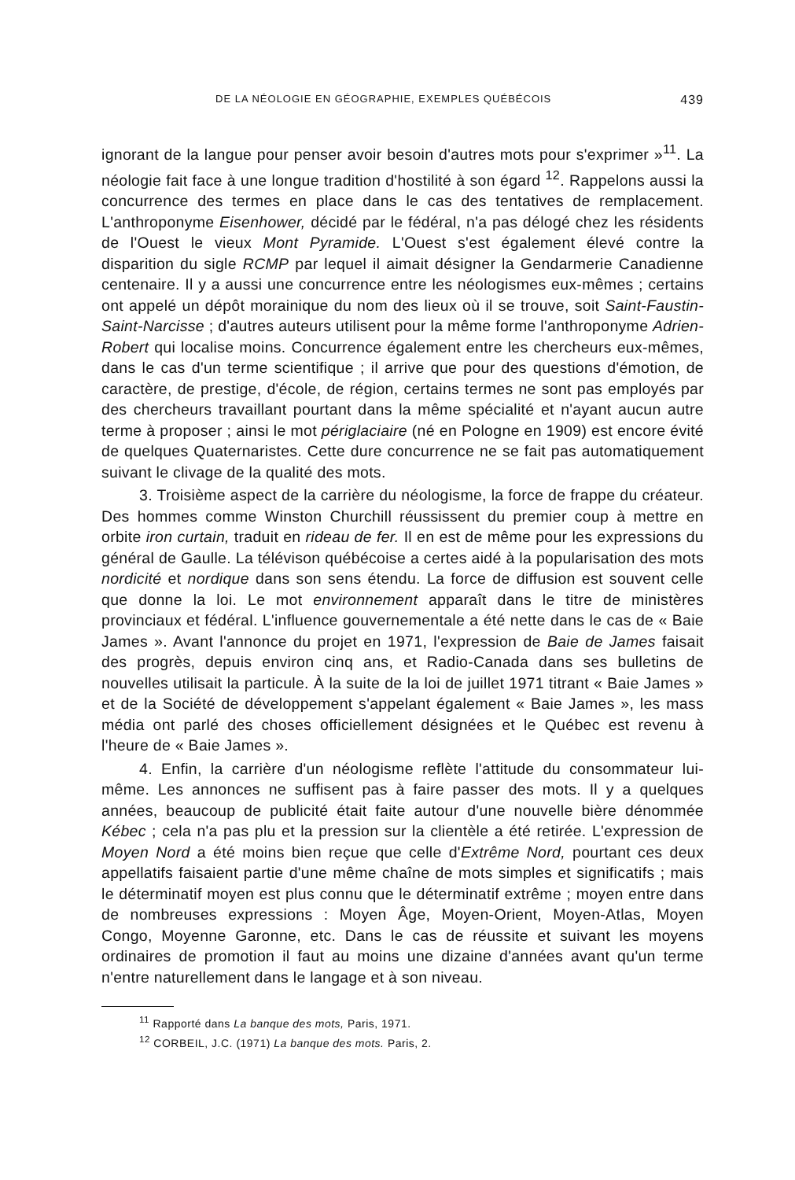DE LA NÉOLOGIE EN GÉOGRAPHIE, EXEMPLES QUÉBÉCOIS 439
ignorant de la langue pour penser avoir besoin d'autres mots pour s'exprimer »<sup>11</sup>. La néologie fait face à une longue tradition d'hostilité à son égard <sup>12</sup>. Rappelons aussi la concurrence des termes en place dans le cas des tentatives de remplacement. L'anthroponyme Eisenhower, décidé par le fédéral, n'a pas délogé chez les résidents de l'Ouest le vieux Mont Pyramide. L'Ouest s'est également élevé contre la disparition du sigle RCMP par lequel il aimait désigner la Gendarmerie Canadienne centenaire. Il y a aussi une concurrence entre les néologismes eux-mêmes ; certains ont appelé un dépôt morainique du nom des lieux où il se trouve, soit Saint-Faustin-Saint-Narcisse ; d'autres auteurs utilisent pour la même forme l'anthroponyme Adrien-Robert qui localise moins. Concurrence également entre les chercheurs eux-mêmes, dans le cas d'un terme scientifique ; il arrive que pour des questions d'émotion, de caractère, de prestige, d'école, de région, certains termes ne sont pas employés par des chercheurs travaillant pourtant dans la même spécialité et n'ayant aucun autre terme à proposer ; ainsi le mot périglaciaire (né en Pologne en 1909) est encore évité de quelques Quaternaristes. Cette dure concurrence ne se fait pas automatiquement suivant le clivage de la qualité des mots.
3. Troisième aspect de la carrière du néologisme, la force de frappe du créateur. Des hommes comme Winston Churchill réussissent du premier coup à mettre en orbite iron curtain, traduit en rideau de fer. Il en est de même pour les expressions du général de Gaulle. La télévison québécoise a certes aidé à la popularisation des mots nordicité et nordique dans son sens étendu. La force de diffusion est souvent celle que donne la loi. Le mot environnement apparaît dans le titre de ministères provinciaux et fédéral. L'influence gouvernementale a été nette dans le cas de « Baie James ». Avant l'annonce du projet en 1971, l'expression de Baie de James faisait des progrès, depuis environ cinq ans, et Radio-Canada dans ses bulletins de nouvelles utilisait la particule. À la suite de la loi de juillet 1971 titrant « Baie James » et de la Société de développement s'appelant également « Baie James », les mass média ont parlé des choses officiellement désignées et le Québec est revenu à l'heure de « Baie James ».
4. Enfin, la carrière d'un néologisme reflète l'attitude du consommateur lui-même. Les annonces ne suffisent pas à faire passer des mots. Il y a quelques années, beaucoup de publicité était faite autour d'une nouvelle bière dénommée Kébec ; cela n'a pas plu et la pression sur la clientèle a été retirée. L'expression de Moyen Nord a été moins bien reçue que celle d'Extrême Nord, pourtant ces deux appellatifs faisaient partie d'une même chaîne de mots simples et significatifs ; mais le déterminatif moyen est plus connu que le déterminatif extrême ; moyen entre dans de nombreuses expressions : Moyen Âge, Moyen-Orient, Moyen-Atlas, Moyen Congo, Moyenne Garonne, etc. Dans le cas de réussite et suivant les moyens ordinaires de promotion il faut au moins une dizaine d'années avant qu'un terme n'entre naturellement dans le langage et à son niveau.
<sup>11</sup> Rapporté dans La banque des mots, Paris, 1971.
<sup>12</sup> CORBEIL, J.C. (1971) La banque des mots. Paris, 2.